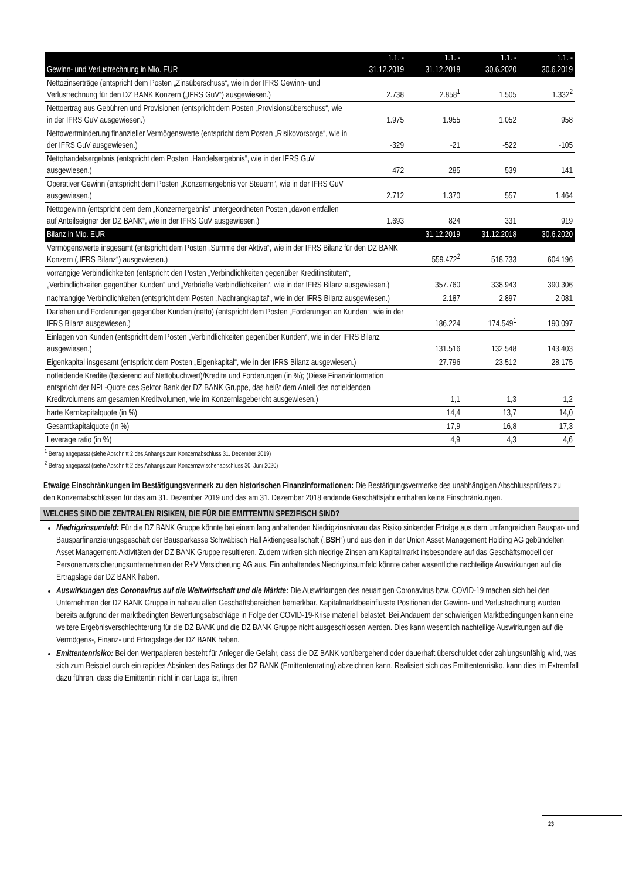| Gewinn- und Verlustrechnung in Mio. EUR | 1.1. - 31.12.2019 | 1.1. - 31.12.2018 | 1.1. - 30.6.2020 | 1.1. - 30.6.2019 |
| --- | --- | --- | --- | --- |
| Nettozinserträge (entspricht dem Posten „Zinsüberschuss“, wie in der IFRS Gewinn- und Verlustrechnung für den DZ BANK Konzern („IFRS GuV“) ausgewiesen.) | 2.738 | 2.858<sup>1</sup> | 1.505 | 1.332<sup>2</sup> |
| Nettoertrag aus Gebühren und Provisionen (entspricht dem Posten „Provisionsüberschuss“, wie in der IFRS GuV ausgewiesen.) | 1.975 | 1.955 | 1.052 | 958 |
| Nettowertminderung finanzieller Vermögenswerte (entspricht dem Posten „Risikovorsorge“, wie in der IFRS GuV ausgewiesen.) | -329 | -21 | -522 | -105 |
| Nettohandelsergebnis (entspricht dem Posten „Handelsergebnis“, wie in der IFRS GuV ausgewiesen.) | 472 | 285 | 539 | 141 |
| Operativer Gewinn (entspricht dem Posten „Konzernergebnis vor Steuern“, wie in der IFRS GuV ausgewiesen.) | 2.712 | 1.370 | 557 | 1.464 |
| Nettogewinn (entspricht dem dem „Konzernergebnis“ untergeordneten Posten „davon entfallen auf Anteilseigner der DZ BANK“, wie in der IFRS GuV ausgewiesen.) | 1.693 | 824 | 331 | 919 |
| Bilanz in Mio. EUR | | 31.12.2019 | 31.12.2018 | 30.6.2020 |
| Vermögenswerte insgesamt (entspricht dem Posten „Summe der Aktiva“, wie in der IFRS Bilanz für den DZ BANK Konzern („IFRS Bilanz“) ausgewiesen.) | | 559.472<sup>2</sup> | 518.733 | 604.196 |
| vorrangige Verbindlichkeiten (entspricht den Posten „Verbindlichkeiten gegenüber Kreditinstituten“, „Verbindlichkeiten gegenüber Kunden“ und „Verbriefte Verbindlichkeiten“, wie in der IFRS Bilanz ausgewiesen.) | | 357.760 | 338.943 | 390.306 |
| nachrangige Verbindlichkeiten (entspricht dem Posten „Nachrangkapital“, wie in der IFRS Bilanz ausgewiesen.) | | 2.187 | 2.897 | 2.081 |
| Darlehen und Forderungen gegenüber Kunden (netto) (entspricht dem Posten „Forderungen an Kunden“, wie in der IFRS Bilanz ausgewiesen.) | | 186.224 | 174.549<sup>1</sup> | 190.097 |
| Einlagen von Kunden (entspricht dem Posten „Verbindlichkeiten gegenüber Kunden“, wie in der IFRS Bilanz ausgewiesen.) | | 131.516 | 132.548 | 143.403 |
| Eigenkapital insgesamt (entspricht dem Posten „Eigenkapital“, wie in der IFRS Bilanz ausgewiesen.) | | 27.796 | 23.512 | 28.175 |
| notleidende Kredite (basierend auf Nettobuchwert)/Kredite und Forderungen (in %); (Diese Finanzinformation entspricht der NPL-Quote des Sektor Bank der DZ BANK Gruppe, das heißt dem Anteil des notleidenden Kreditvolumens am gesamten Kreditvolumen, wie im Konzernlagebericht ausgewiesen.) | | 1,1 | 1,3 | 1,2 |
| harte Kernkapitalquote (in %) | | 14,4 | 13,7 | 14,0 |
| Gesamtkapitalquote (in %) | | 17,9 | 16,8 | 17,3 |
| Leverage ratio (in %) | | 4,9 | 4,3 | 4,6 |
<sup>1</sup> Betrag angepasst (siehe Abschnitt 2 des Anhangs zum Konzernabschluss 31. Dezember 2019)
<sup>2</sup> Betrag angepasst (siehe Abschnitt 2 des Anhangs zum Konzernzwischenabschluss 30. Juni 2020)
Etwaige Einschränkungen im Bestätigungsvermerk zu den historischen Finanzinformationen: Die Bestätigungsvermerke des unabhängigen Abschlussprüfers zu den Konzernabschlüssen für das am 31. Dezember 2019 und das am 31. Dezember 2018 endende Geschäftsjahr enthalten keine Einschränkungen.
WELCHES SIND DIE ZENTRALEN RISIKEN, DIE FÜR DIE EMITTENTIN SPEZIFISCH SIND?
Niedrigzinsumfeld: Für die DZ BANK Gruppe könnte bei einem lang anhaltenden Niedrigzinsniveau das Risiko sinkender Erträge aus dem umfangreichen Bauspar- und Bausparfinanzierungsgeschäft der Bausparkasse Schwäbisch Hall Aktiengesellschaft („BSH“) und aus den in der Union Asset Management Holding AG gebündelten Asset Management-Aktivitäten der DZ BANK Gruppe resultieren. Zudem wirken sich niedrige Zinsen am Kapitalmarkt insbesondere auf das Geschäftsmodell der Personenversicherungsunternehmen der R+V Versicherung AG aus. Ein anhaltendes Niedrigzinsumfeld könnte daher wesentliche nachteilige Auswirkungen auf die Ertragslage der DZ BANK haben.
Auswirkungen des Coronavirus auf die Weltwirtschaft und die Märkte: Die Auswirkungen des neuartigen Coronavirus bzw. COVID-19 machen sich bei den Unternehmen der DZ BANK Gruppe in nahezu allen Geschäftsbereichen bemerkbar. Kapitalmarktbeeinflusste Positionen der Gewinn- und Verlustrechnung wurden bereits aufgrund der marktbedingten Bewertungsabschläge in Folge der COVID-19-Krise materiell belastet. Bei Andauern der schwierigen Marktbedingungen kann eine weitere Ergebnisverschlechterung für die DZ BANK und die DZ BANK Gruppe nicht ausgeschlossen werden. Dies kann wesentlich nachteilige Auswirkungen auf die Vermögens-, Finanz- und Ertragslage der DZ BANK haben.
Emittentenrisiko: Bei den Wertpapieren besteht für Anleger die Gefahr, dass die DZ BANK vorübergehend oder dauerhaft überschuldet oder zahlungsunfähig wird, was sich zum Beispiel durch ein rapides Absinken des Ratings der DZ BANK (Emittentenrating) abzeichnen kann. Realisiert sich das Emittentenrisiko, kann dies im Extremfall dazu führen, dass die Emittentin nicht in der Lage ist, ihren
23